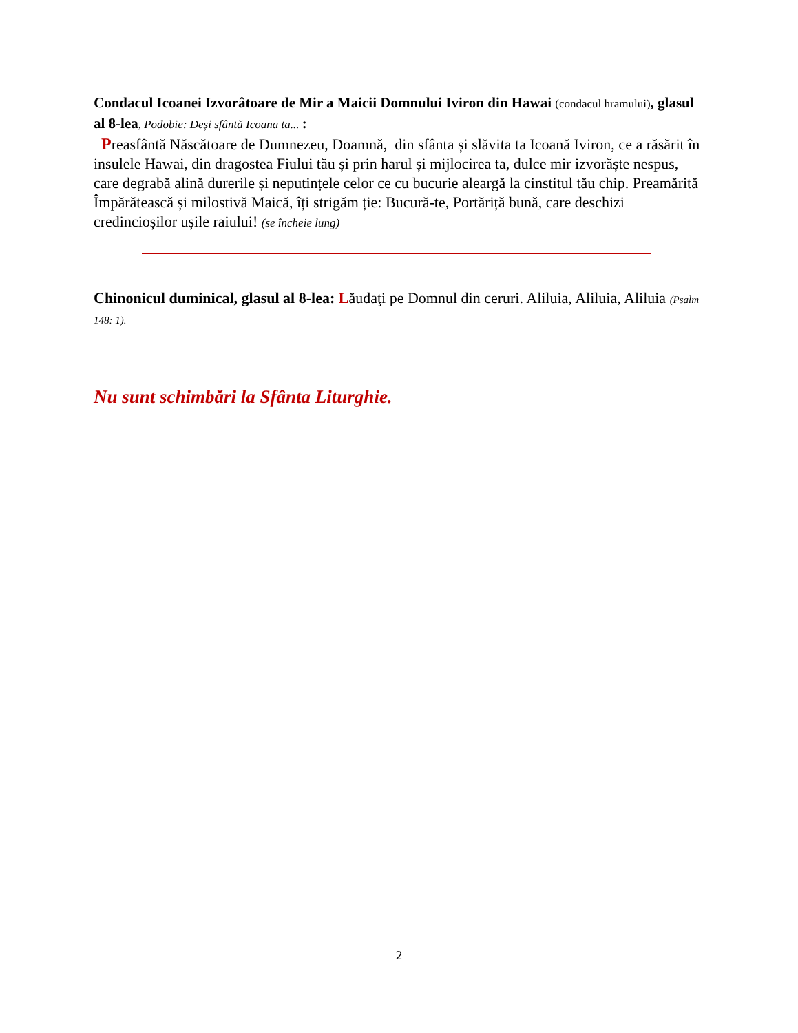Condacul Icoanei Izvorâtoare de Mir a Maicii Domnului Iviron din Hawai (condacul hramului), glasul al 8-lea, Podobie: Deși sfântă Icoana ta... :
Preasfântă Născătoare de Dumnezeu, Doamnă, din sfânta și slăvita ta Icoană Iviron, ce a răsărit în insulele Hawai, din dragostea Fiului tău și prin harul și mijlocirea ta, dulce mir izvorăște nespus, care degrabă alină durerile și neputințele celor ce cu bucurie aleargă la cinstitul tău chip. Preamărită Împărătească și milostivă Maică, îți strigăm ție: Bucură-te, Portăriță bună, care deschizi credincioșilor ușile raiului! (se încheie lung)
Chinonicul duminical, glasul al 8-lea: Lăudaţi pe Domnul din ceruri. Aliluia, Aliluia, Aliluia (Psalm 148: 1).
Nu sunt schimbări la Sfânta Liturghie.
2